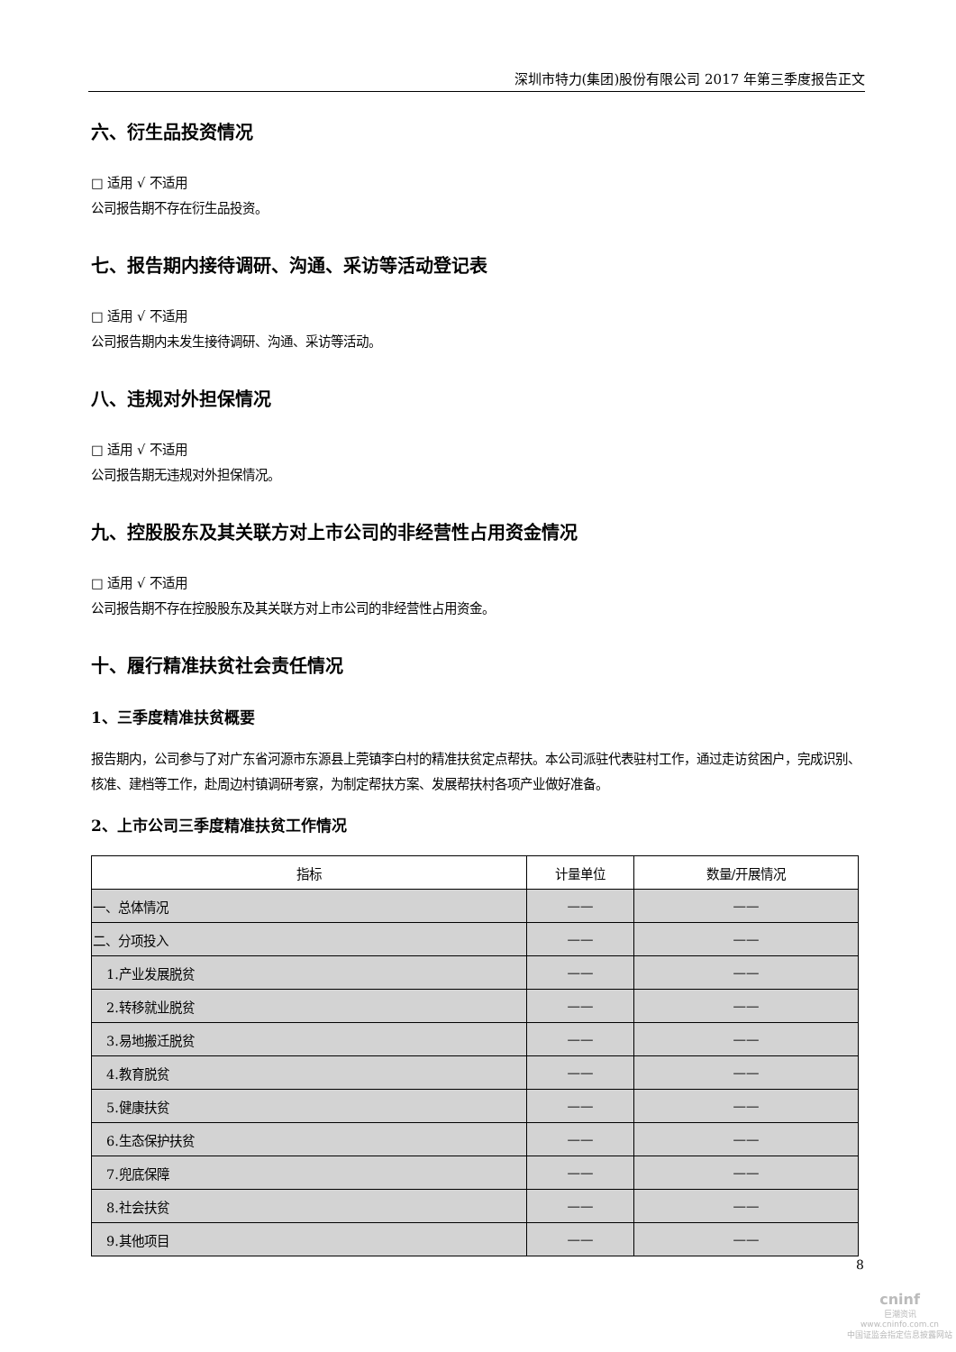深圳市特力(集团)股份有限公司 2017 年第三季度报告正文
六、衍生品投资情况
□ 适用 √ 不适用
公司报告期不存在衍生品投资。
七、报告期内接待调研、沟通、采访等活动登记表
□ 适用 √ 不适用
公司报告期内未发生接待调研、沟通、采访等活动。
八、违规对外担保情况
□ 适用 √ 不适用
公司报告期无违规对外担保情况。
九、控股股东及其关联方对上市公司的非经营性占用资金情况
□ 适用 √ 不适用
公司报告期不存在控股股东及其关联方对上市公司的非经营性占用资金。
十、履行精准扶贫社会责任情况
1、三季度精准扶贫概要
报告期内，公司参与了对广东省河源市东源县上莞镇李白村的精准扶贫定点帮扶。本公司派驻代表驻村工作，通过走访贫困户，完成识别、核准、建档等工作，赴周边村镇调研考察，为制定帮扶方案、发展帮扶村各项产业做好准备。
2、上市公司三季度精准扶贫工作情况
| 指标 | 计量单位 | 数量/开展情况 |
| --- | --- | --- |
| 一、总体情况 | —— | —— |
| 二、分项投入 | —— | —— |
| 1.产业发展脱贫 | —— | —— |
| 2.转移就业脱贫 | —— | —— |
| 3.易地搬迁脱贫 | —— | —— |
| 4.教育脱贫 | —— | —— |
| 5.健康扶贫 | —— | —— |
| 6.生态保护扶贫 | —— | —— |
| 7.兜底保障 | —— | —— |
| 8.社会扶贫 | —— | —— |
| 9.其他项目 | —— | —— |
8
cninf
巨潮资讯
www.cninfo.com.cn
中国证监会指定信息披露网站